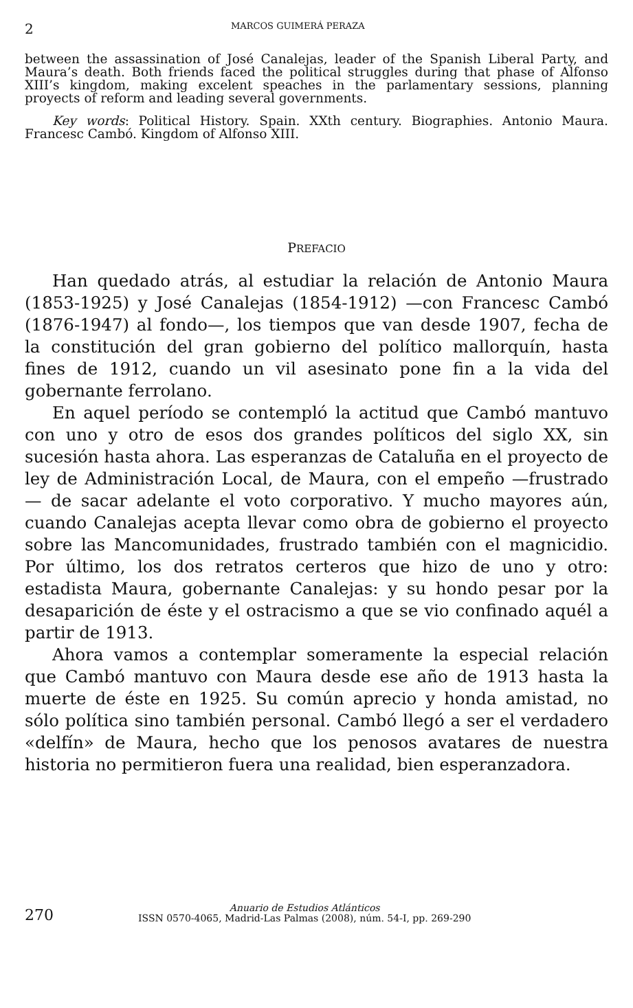2 MARCOS GUIMERÁ PERAZA
between the assassination of José Canalejas, leader of the Spanish Liberal Party, and Maura’s death. Both friends faced the political struggles during that phase of Alfonso XIII’s kingdom, making excelent speaches in the parlamentary sessions, planning proyects of reform and leading several governments.
Key words: Political History. Spain. XXth century. Biographies. Antonio Maura. Francesc Cambó. Kingdom of Alfonso XIII.
PREFACIO
Han quedado atrás, al estudiar la relación de Antonio Maura (1853-1925) y José Canalejas (1854-1912) —con Francesc Cambó (1876-1947) al fondo—, los tiempos que van desde 1907, fecha de la constitución del gran gobierno del político mallorquín, hasta fines de 1912, cuando un vil asesinato pone fin a la vida del gobernante ferrolano.
En aquel período se contempló la actitud que Cambó mantuvo con uno y otro de esos dos grandes políticos del siglo XX, sin sucesión hasta ahora. Las esperanzas de Cataluña en el proyecto de ley de Administración Local, de Maura, con el empeño —frustrado— de sacar adelante el voto corporativo. Y mucho mayores aún, cuando Canalejas acepta llevar como obra de gobierno el proyecto sobre las Mancomunidades, frustrado también con el magnicidio. Por último, los dos retratos certeros que hizo de uno y otro: estadista Maura, gobernante Canalejas: y su hondo pesar por la desaparición de éste y el ostracismo a que se vio confinado aquél a partir de 1913.
Ahora vamos a contemplar someramente la especial relación que Cambó mantuvo con Maura desde ese año de 1913 hasta la muerte de éste en 1925. Su común aprecio y honda amistad, no sólo política sino también personal. Cambó llegó a ser el verdadero «delfín» de Maura, hecho que los penosos avatares de nuestra historia no permitieron fuera una realidad, bien esperanzadora.
270
Anuario de Estudios Atlánticos
ISSN 0570-4065, Madrid-Las Palmas (2008), núm. 54-I, pp. 269-290